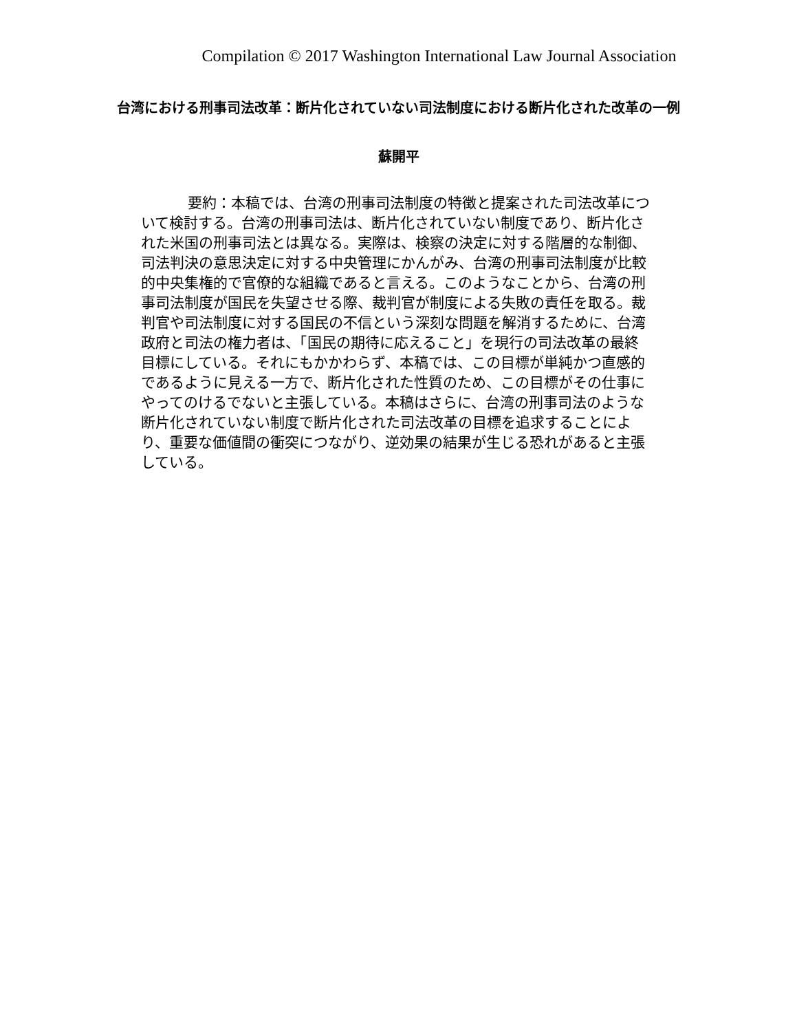Compilation © 2017 Washington International Law Journal Association
台湾における刑事司法改革：断片化されていない司法制度における断片化された改革の一例
蘇開平
要約：本稿では、台湾の刑事司法制度の特徴と提案された司法改革について検討する。台湾の刑事司法は、断片化されていない制度であり、断片化された米国の刑事司法とは異なる。実際は、検察の決定に対する階層的な制御、司法判決の意思決定に対する中央管理にかんがみ、台湾の刑事司法制度が比較的中央集権的で官僚的な組織であると言える。このようなことから、台湾の刑事司法制度が国民を失望させる際、裁判官が制度による失敗の責任を取る。裁判官や司法制度に対する国民の不信という深刻な問題を解消するために、台湾政府と司法の権力者は、「国民の期待に応えること」を現行の司法改革の最終目標にしている。それにもかかわらず、本稿では、この目標が単純かつ直感的であるように見える一方で、断片化された性質のため、この目標がその仕事にやってのけるでないと主張している。本稿はさらに、台湾の刑事司法のような断片化されていない制度で断片化された司法改革の目標を追求することにより、重要な価値間の衝突につながり、逆効果の結果が生じる恐れがあると主張している。